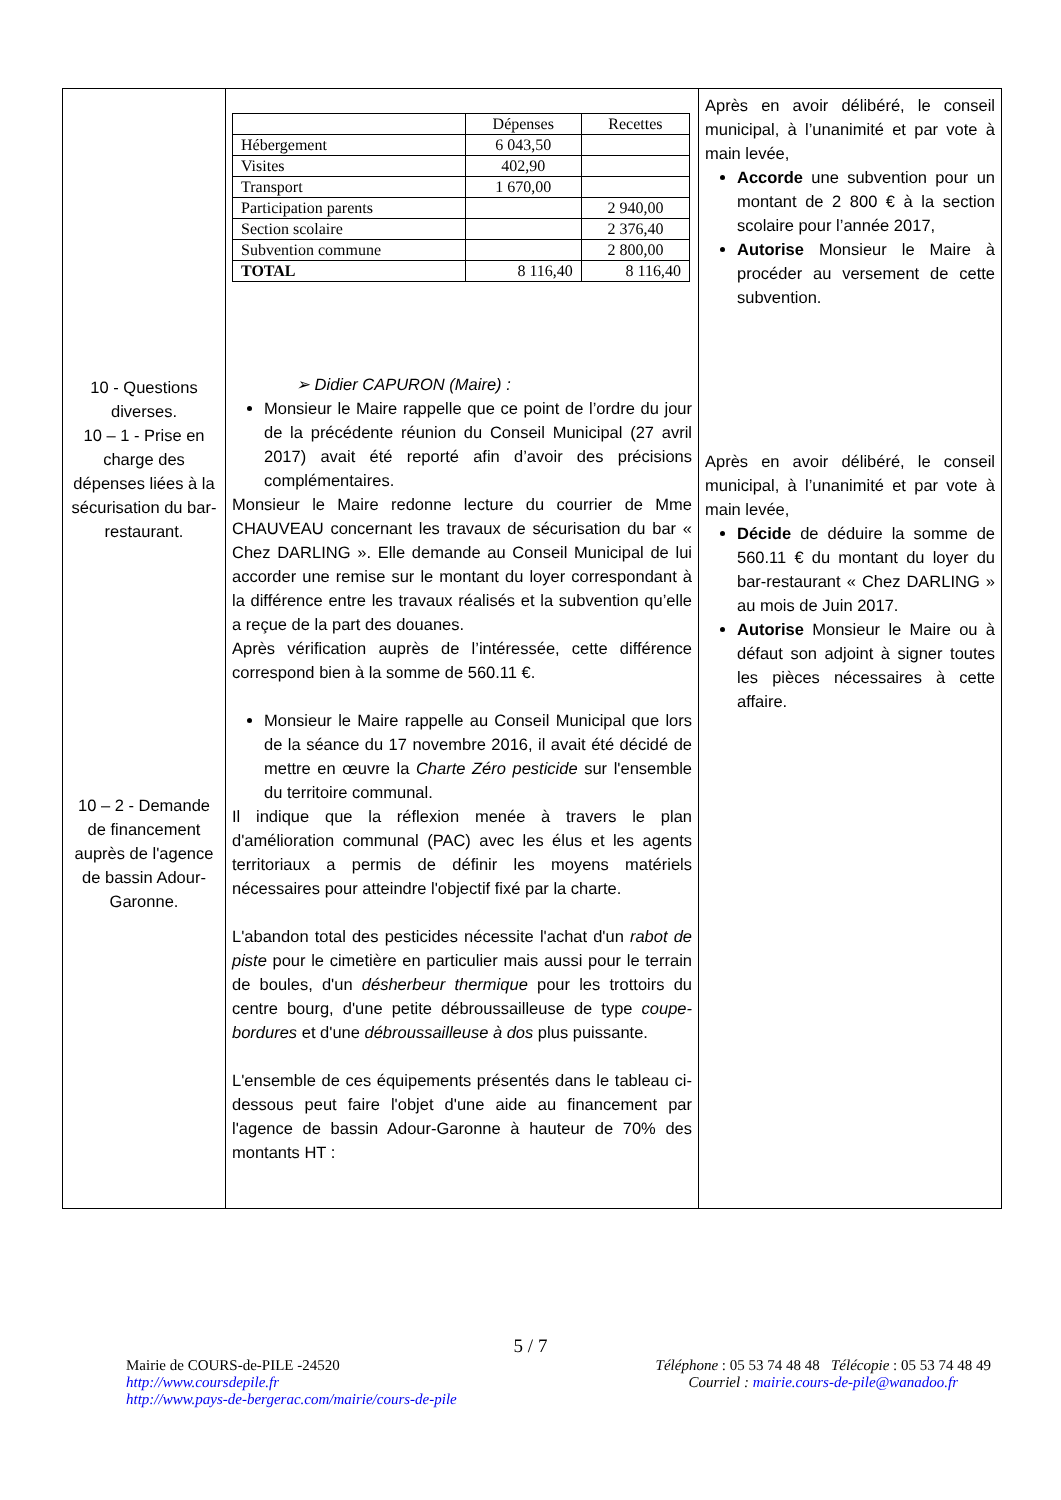| 10 - Questions diverses. 10 – 1 - Prise en charge des dépenses liées à la sécurisation du bar-restaurant. 10 – 2 - Demande de financement auprès de l'agence de bassin Adour-Garonne. | / / Dépenses / Recettes / / Hébergement / 6 043,50 / / / Visites / 402,90 / / / Transport / 1 670,00 / / / Participation parents / / 2 940,00 / / Section scolaire / / 2 376,40 / / Subvention commune / / 2 800,00 / / TOTAL / 8 116,40 / 8 116,40 / ➢ Didier CAPURON (Maire) : Monsieur le Maire rappelle que ce point de l’ordre du jour de la précédente réunion du Conseil Municipal (27 avril 2017) avait été reporté afin d’avoir des précisions complémentaires. Monsieur le Maire redonne lecture du courrier de Mme CHAUVEAU concernant les travaux de sécurisation du bar « Chez DARLING ». Elle demande au Conseil Municipal de lui accorder une remise sur le montant du loyer correspondant à la différence entre les travaux réalisés et la subvention qu’elle a reçue de la part des douanes. Après vérification auprès de l’intéressée, cette différence correspond bien à la somme de 560.11 €. Monsieur le Maire rappelle au Conseil Municipal que lors de la séance du 17 novembre 2016, il avait été décidé de mettre en œuvre la Charte Zéro pesticide sur l'ensemble du territoire communal. Il indique que la réflexion menée à travers le plan d'amélioration communal (PAC) avec les élus et les agents territoriaux a permis de définir les moyens matériels nécessaires pour atteindre l'objectif fixé par la charte. L'abandon total des pesticides nécessite l'achat d'un rabot de piste pour le cimetière en particulier mais aussi pour le terrain de boules, d'un désherbeur thermique pour les trottoirs du centre bourg, d'une petite débroussailleuse de type coupe-bordures et d'une débroussailleuse à dos plus puissante. L'ensemble de ces équipements présentés dans le tableau ci-dessous peut faire l'objet d'une aide au financement par l'agence de bassin Adour-Garonne à hauteur de 70% des montants HT : | Après en avoir délibéré, le conseil municipal, à l’unanimité et par vote à main levée, Accorde une subvention pour un montant de 2 800 € à la section scolaire pour l’année 2017, Autorise Monsieur le Maire à procéder au versement de cette subvention. Après en avoir délibéré, le conseil municipal, à l’unanimité et par vote à main levée, Décide de déduire la somme de 560.11 € du montant du loyer du bar-restaurant « Chez DARLING » au mois de Juin 2017. Autorise Monsieur le Maire ou à défaut son adjoint à signer toutes les pièces nécessaires à cette affaire. |
5 / 7
Mairie de COURS-de-PILE -24520
http://www.coursdepile.fr
http://www.pays-de-bergerac.com/mairie/cours-de-pile
Téléphone : 05 53 74 48 48 Télécopie : 05 53 74 48 49
Courriel : mairie.cours-de-pile@wanadoo.fr